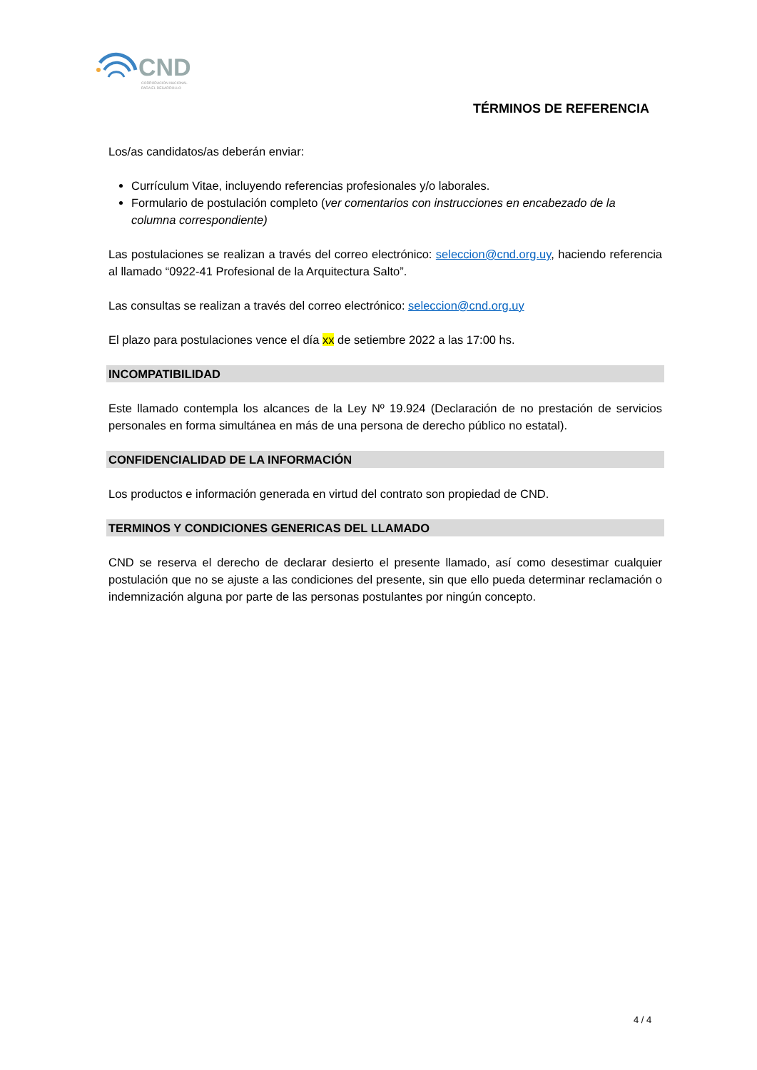CND
CORPORACIÓN NACIONAL
PARA EL DESARROLLO
TÉRMINOS DE REFERENCIA
Los/as candidatos/as deberán enviar:
Currículum Vitae, incluyendo referencias profesionales y/o laborales.
Formulario de postulación completo (ver comentarios con instrucciones en encabezado de la columna correspondiente)
Las postulaciones se realizan a través del correo electrónico: seleccion@cnd.org.uy, haciendo referencia al llamado “0922-41 Profesional de la Arquitectura Salto”.
Las consultas se realizan a través del correo electrónico: seleccion@cnd.org.uy
El plazo para postulaciones vence el día xx de setiembre 2022 a las 17:00 hs.
INCOMPATIBILIDAD
Este llamado contempla los alcances de la Ley Nº 19.924 (Declaración de no prestación de servicios personales en forma simultánea en más de una persona de derecho público no estatal).
CONFIDENCIALIDAD DE LA INFORMACIÓN
Los productos e información generada en virtud del contrato son propiedad de CND.
TERMINOS Y CONDICIONES GENERICAS DEL LLAMADO
CND se reserva el derecho de declarar desierto el presente llamado, así como desestimar cualquier postulación que no se ajuste a las condiciones del presente, sin que ello pueda determinar reclamación o indemnización alguna por parte de las personas postulantes por ningún concepto.
4 / 4